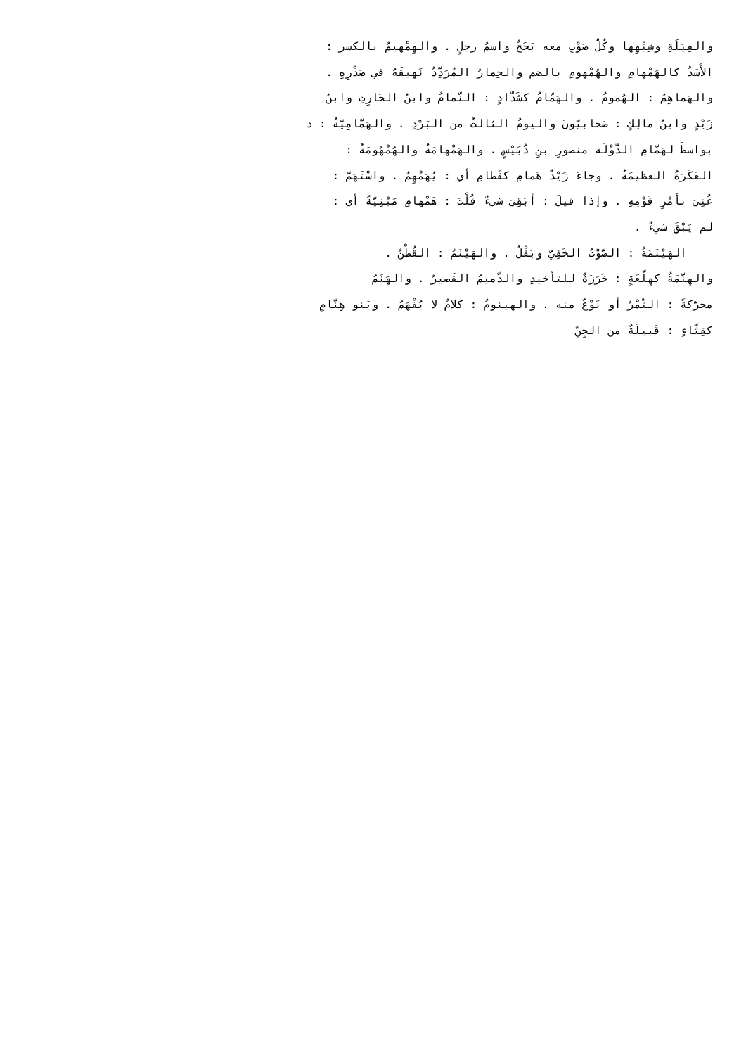والفِيَلَةِ وشِبْهِها وكُلُّ صَوْتٍ معه بَحَحٌ واسمُ رجلٍ . والهِمْهيمُ بالكسر :
الأَسَدُ كالهَمْهامِ والهُمْهومِ بالضم والحِمارُ المُرَدِّدُ نَهيقَهُ في صَدْرِهِ .
والهَماهِمُ : الهُمومُ . والهَمّامُ كشَدّادٍ : النَّمامُ وابنُ الحَارِثِ وابنُ
زَيْدٍ وابنُ مالِكٍ : صَحابيّونَ واليومُ الثالثُ من البَرْدِ . والهَمّامِيَّةُ : د
بواسطَ لهَمّامِ الدَّوْلَة منصورِ بنِ دُبَيْسٍ . والهَمْهامَةُ والهُمْهُومَةُ :
العَكَرَةُ العظيمَةُ . وجاءَ زَيْدٌ هَمامِ كقَطامِ أي : يُهَمْهِمُ . واسْتَهَمَّ :
عُنِيَ بأمْرِ قَوْمِهِ . وإذا قيلَ : أبَقِيَ شيءٌ قُلْتَ : هَمْهامِ مَبْنِيَّةً أي :
لم يَبْقَ شيءٌ .
الهَيْنَمَةُ : الصَّوْتُ الخَفِيُّ وبَقْلٌ . والهَيْنَمُ : القُطْنُ .
والهِنَّمَةُ كهِلَّعَةٍ : خَرَزَةٌ للتأخيذِ والدَّميمُ القَصيرُ . والهَنَمُ
محرَّكةً : التَّمْرُ أو نَوْعٌ منه . والهينومُ : كلامٌ لا يُفْهَمُ . وبَنو هِنّامٍ
كقِثّاءٍ : قَبيلَةٌ من الجِنِّ